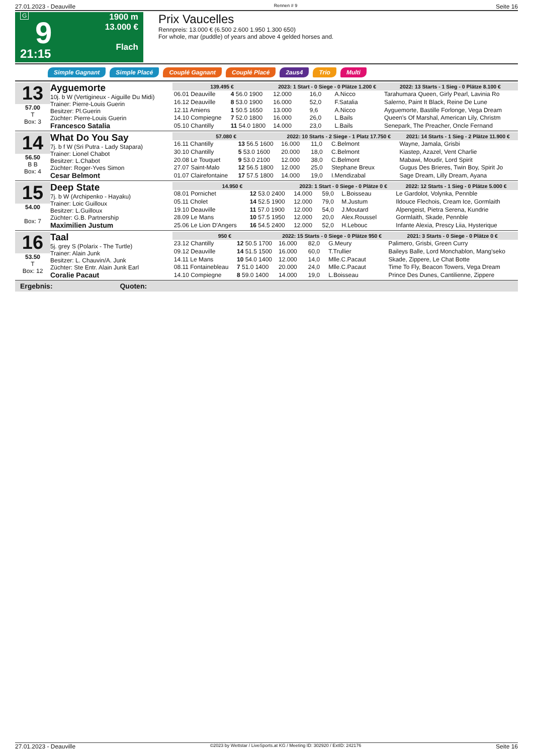27.01.2023 - Deauville Rennen # 9 Seite 16
G
9
21:15
1900 m
13.000 €
Flach
Prix Vaucelles
Rennpreis: 13.000 € (6.500 2.600 1.950 1.300 650)
For whole, mar (puddle) of years and above 4 gelded horses and.
Simple Gagnant Simple Placé Couplé Gagnant Couplé Placé 2aus4 Trio Multi
13
57.00
T
Box: 3
Ayguemorte
10j. b W (Vertigineux - Aiguille Du Midi)
Trainer: Pierre-Louis Guerin
Besitzer: Pl.Guerin
Züchter: Pierre-Louis Guerin
Francesco Satalia
| 139.495 € | | 2023: 1 Start - 0 Siege - 0 Plätze 1.200 € | | | | 2022: 13 Starts - 1 Sieg - 0 Plätze 8.100 € |
| --- | --- | --- | --- | --- | --- | --- |
| 06.01 Deauville | 4 56.0 1900 | 12.000 | 16,0 | A.Nicco | | Tarahumara Queen, Girly Pearl, Lavinia Ro |
| 16.12 Deauville | 8 53.0 1900 | 16.000 | 52,0 | F.Satalia | | Salerno, Paint It Black, Reine De Lune |
| 12.11 Amiens | 1 50.5 1650 | 13.000 | 9,6 | A.Nicco | | Ayguemorte, Bastille Forlonge, Vega Dream |
| 14.10 Compiegne | 7 52.0 1800 | 16.000 | 26,0 | L.Bails | | Queen's Of Marshal, American Lily, Christm |
| 05.10 Chantilly | 11 54.0 1800 | 14.000 | 23,0 | L.Bails | | Senepark, The Preacher, Oncle Fernand |
14
56.50
B B
Box: 4
What Do You Say
7j. b f W (Sri Putra - Lady Stapara)
Trainer: Lionel Chabot
Besitzer: L.Chabot
Züchter: Roger-Yves Simon
Cesar Belmont
| 57.080 € | | 2022: 10 Starts - 2 Siege - 1 Platz 17.750 € | | | | 2021: 14 Starts - 1 Sieg - 2 Plätze 11.900 € |
| --- | --- | --- | --- | --- | --- | --- |
| 16.11 Chantilly | 13 56.5 1600 | 16.000 | 11,0 | C.Belmont | | Wayne, Jamala, Grisbi |
| 30.10 Chantilly | 5 53.0 1600 | 20.000 | 18,0 | C.Belmont | | Kiastep, Azazel, Vent Charlie |
| 20.08 Le Touquet | 9 53.0 2100 | 12.000 | 38,0 | C.Belmont | | Mabawi, Moudir, Lord Spirit |
| 27.07 Saint-Malo | 12 56.5 1800 | 12.000 | 25,0 | Stephane Breux | | Gugus Des Brieres, Twin Boy, Spirit Jo |
| 01.07 Clairefontaine | 17 57.5 1800 | 14.000 | 19,0 | I.Mendizabal | | Sage Dream, Lilly Dream, Ayana |
15
54.00
Box: 7
Deep State
7j. b W (Archipenko - Hayaku)
Trainer: Loic Guilloux
Besitzer: L.Guilloux
Züchter: G.B. Partnership
Maximilien Justum
| 14.950 € | | 2023: 1 Start - 0 Siege - 0 Plätze 0 € | | | | 2022: 12 Starts - 1 Sieg - 0 Plätze 5.000 € |
| --- | --- | --- | --- | --- | --- | --- |
| 08.01 Pornichet | 12 53.0 2400 | 14.000 | 59,0 | L.Boisseau | | Le Gardolot, Volynka, Pennble |
| 05.11 Cholet | 14 52.5 1900 | 12.000 | 79,0 | M.Justum | | Ildouce Flechois, Cream Ice, Gormlaith |
| 19.10 Deauville | 11 57.0 1900 | 12.000 | 54,0 | J.Moutard | | Alpengeist, Pietra Serena, Kundrie |
| 28.09 Le Mans | 10 57.5 1950 | 12.000 | 20,0 | Alex.Roussel | | Gormlaith, Skade, Pennble |
| 25.06 Le Lion D'Angers | 16 54.5 2400 | 12.000 | 52,0 | H.Lebouc | | Infante Alexia, Prescy Liia, Hysterique |
16
53.50
T
Box: 12
Taal
5j. grey S (Polarix - The Turtle)
Trainer: Alain Junk
Besitzer: L. Chauvin/A. Junk
Züchter: Ste Entr. Alain Junk Earl
Coralie Pacaut
| 950 € | | 2022: 15 Starts - 0 Siege - 0 Plätze 950 € | | | | 2021: 3 Starts - 0 Siege - 0 Plätze 0 € |
| --- | --- | --- | --- | --- | --- | --- |
| 23.12 Chantilly | 12 50.5 1700 | 16.000 | 82,0 | G.Meury | | Palimero, Grisbi, Green Curry |
| 09.12 Deauville | 14 51.5 1500 | 16.000 | 60,0 | T.Trullier | | Baileys Balle, Lord Monchablon, Mang'seko |
| 14.11 Le Mans | 10 54.0 1400 | 12.000 | 14,0 | Mlle.C.Pacaut | | Skade, Zippere, Le Chat Botte |
| 08.11 Fontainebleau | 7 51.0 1400 | 20.000 | 24,0 | Mlle.C.Pacaut | | Time To Fly, Beacon Towers, Vega Dream |
| 14.10 Compiegne | 8 59.0 1400 | 14.000 | 19,0 | L.Boisseau | | Prince Des Dunes, Cantilienne, Zippere |
Ergebnis: Quoten:
27.01.2023 - Deauville ©2023 by Wettstar / LiveSports.at KG / Meeting ID: 302920 / ExtID: 242176 Seite 16